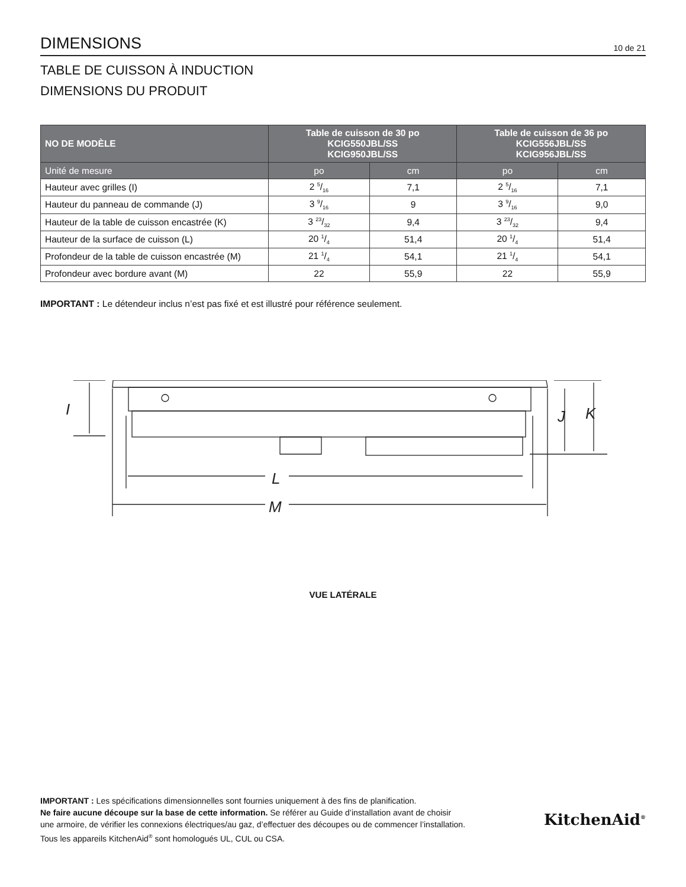DIMENSIONS
10 de 21
TABLE DE CUISSON À INDUCTION
DIMENSIONS DU PRODUIT
| NO DE MODÈLE | Table de cuisson de 30 po KCIG550JBL/SS KCIG950JBL/SS | | Table de cuisson de 36 po KCIG556JBL/SS KCIG956JBL/SS | |
| --- | --- | --- | --- | --- |
| Unité de mesure | po | cm | po | cm |
| Hauteur avec grilles (I) | 2 5/16 | 7,1 | 2 5/16 | 7,1 |
| Hauteur du panneau de commande (J) | 3 9/16 | 9 | 3 9/16 | 9,0 |
| Hauteur de la table de cuisson encastrée (K) | 3 23/32 | 9,4 | 3 23/32 | 9,4 |
| Hauteur de la surface de cuisson (L) | 20 1/4 | 51,4 | 20 1/4 | 51,4 |
| Profondeur de la table de cuisson encastrée (M) | 21 1/4 | 54,1 | 21 1/4 | 54,1 |
| Profondeur avec bordure avant (M) | 22 | 55,9 | 22 | 55,9 |
IMPORTANT : Le détendeur inclus n’est pas fixé et est illustré pour référence seulement.
I
L
M
J
K
VUE LATÉRALE
IMPORTANT : Les spécifications dimensionnelles sont fournies uniquement à des fins de planification.
Ne faire aucune découpe sur la base de cette information. Se référer au Guide d’installation avant de choisir
une armoire, de vérifier les connexions électriques/au gaz, d’effectuer des découpes ou de commencer l’installation.
Tous les appareils KitchenAid<sup>®</sup> sont homologués UL, CUL ou CSA.
KitchenAid<sup>®</sup>